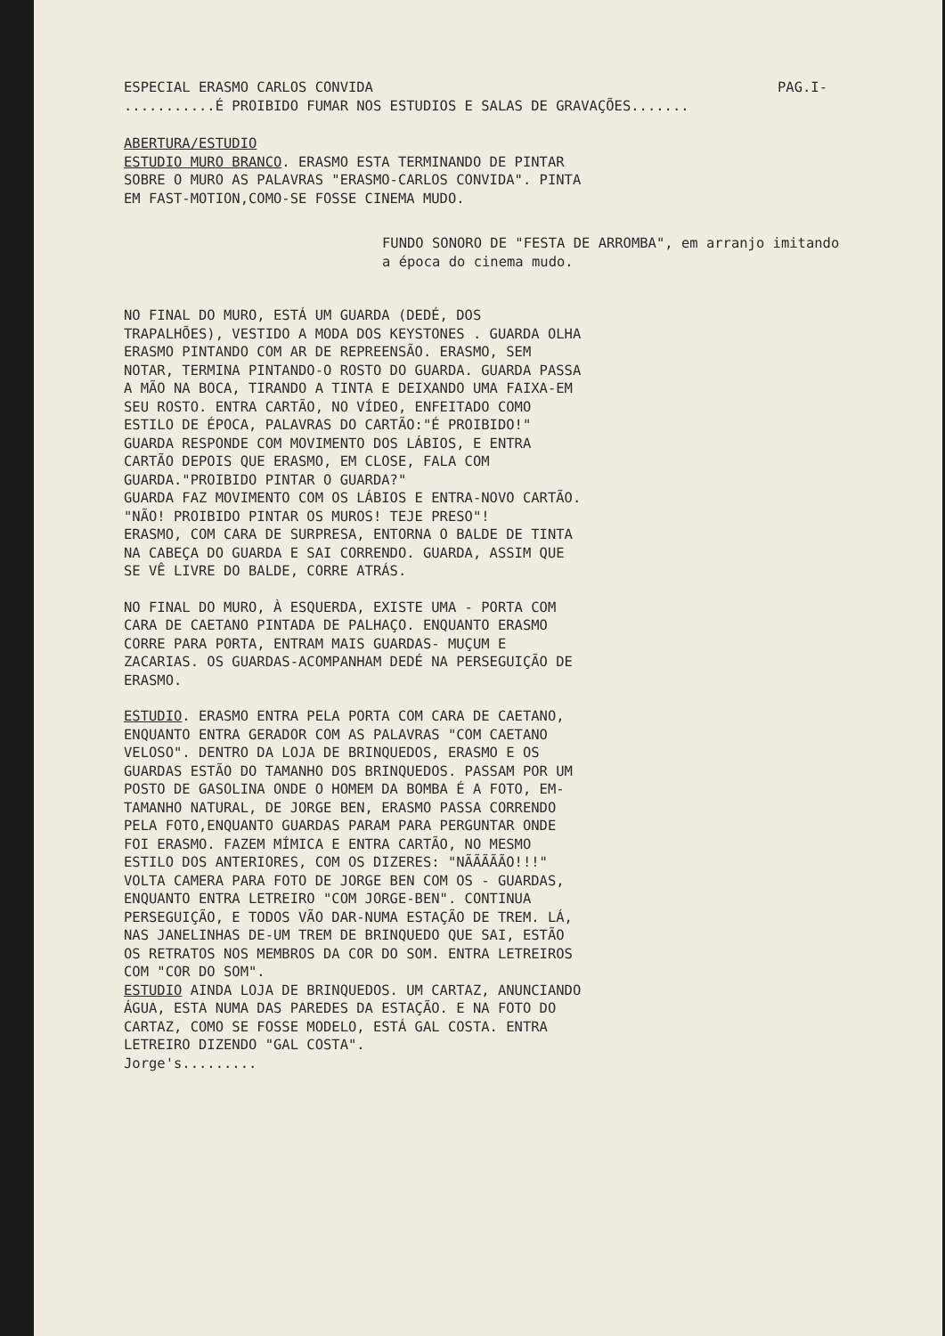ESPECIAL ERASMO CARLOS CONVIDA PAG.I-
...........É PROIBIDO FUMAR NOS ESTUDIOS E SALAS DE GRAVAÇÕES.......
ABERTURA/ESTUDIO
ESTUDIO MURO BRANCO. ERASMO ESTA TERMINANDO DE PINTAR SOBRE O MURO AS PALAVRAS "ERASMO-CARLOS CONVIDA". PINTA EM FAST-MOTION,COMO-SE FOSSE CINEMA MUDO.
FUNDO SONORO DE "FESTA DE ARROMBA", em arranjo imitando a época do cinema mudo.
NO FINAL DO MURO, ESTÁ UM GUARDA (DEDÉ, DOS TRAPALHÕES), VESTIDO A MODA DOS KEYSTONES . GUARDA OLHA ERASMO PINTANDO COM AR DE REPREENSÃO. ERASMO, SEM NOTAR, TERMINA PINTANDO-O ROSTO DO GUARDA. GUARDA PASSA A MÃO NA BOCA, TIRANDO A TINTA E DEIXANDO UMA FAIXA-EM SEU ROSTO. ENTRA CARTÃO, NO VÍDEO, ENFEITADO COMO ESTILO DE ÉPOCA, PALAVRAS DO CARTÃO:"É PROIBIDO!" GUARDA RESPONDE COM MOVIMENTO DOS LÁBIOS, E ENTRA CARTÃO DEPOIS QUE ERASMO, EM CLOSE, FALA COM GUARDA."PROIBIDO PINTAR O GUARDA?"
GUARDA FAZ MOVIMENTO COM OS LÁBIOS E ENTRA-NOVO CARTÃO. "NÃO! PROIBIDO PINTAR OS MUROS! TEJE PRESO"!
ERASMO, COM CARA DE SURPRESA, ENTORNA O BALDE DE TINTA NA CABEÇA DO GUARDA E SAI CORRENDO. GUARDA, ASSIM QUE SE VÊ LIVRE DO BALDE, CORRE ATRÁS.
NO FINAL DO MURO, À ESQUERDA, EXISTE UMA - PORTA COM CARA DE CAETANO PINTADA DE PALHAÇO. ENQUANTO ERASMO CORRE PARA PORTA, ENTRAM MAIS GUARDAS- MUÇUM E ZACARIAS. OS GUARDAS-ACOMPANHAM DEDÉ NA PERSEGUIÇÃO DE ERASMO.
ESTUDIO. ERASMO ENTRA PELA PORTA COM CARA DE CAETANO, ENQUANTO ENTRA GERADOR COM AS PALAVRAS "COM CAETANO VELOSO". DENTRO DA LOJA DE BRINQUEDOS, ERASMO E OS GUARDAS ESTÃO DO TAMANHO DOS BRINQUEDOS. PASSAM POR UM POSTO DE GASOLINA ONDE O HOMEM DA BOMBA É A FOTO, EM-TAMANHO NATURAL, DE JORGE BEN, ERASMO PASSA CORRENDO PELA FOTO,ENQUANTO GUARDAS PARAM PARA PERGUNTAR ONDE FOI ERASMO. FAZEM MÍMICA E ENTRA CARTÃO, NO MESMO ESTILO DOS ANTERIORES, COM OS DIZERES: "NÃÃÃÃÃO!!!"
VOLTA CAMERA PARA FOTO DE JORGE BEN COM OS - GUARDAS, ENQUANTO ENTRA LETREIRO "COM JORGE-BEN". CONTINUA PERSEGUIÇÃO, E TODOS VÃO DAR-NUMA ESTAÇÃO DE TREM. LÁ, NAS JANELINHAS DE-UM TREM DE BRINQUEDO QUE SAI, ESTÃO OS RETRATOS NOS MEMBROS DA COR DO SOM. ENTRA LETREIROS COM "COR DO SOM".
ESTUDIO AINDA LOJA DE BRINQUEDOS. UM CARTAZ, ANUNCIANDO ÁGUA, ESTA NUMA DAS PAREDES DA ESTAÇÃO. E NA FOTO DO CARTAZ, COMO SE FOSSE MODELO, ESTÁ GAL COSTA. ENTRA LETREIRO DIZENDO "GAL COSTA".
Jorge's.........